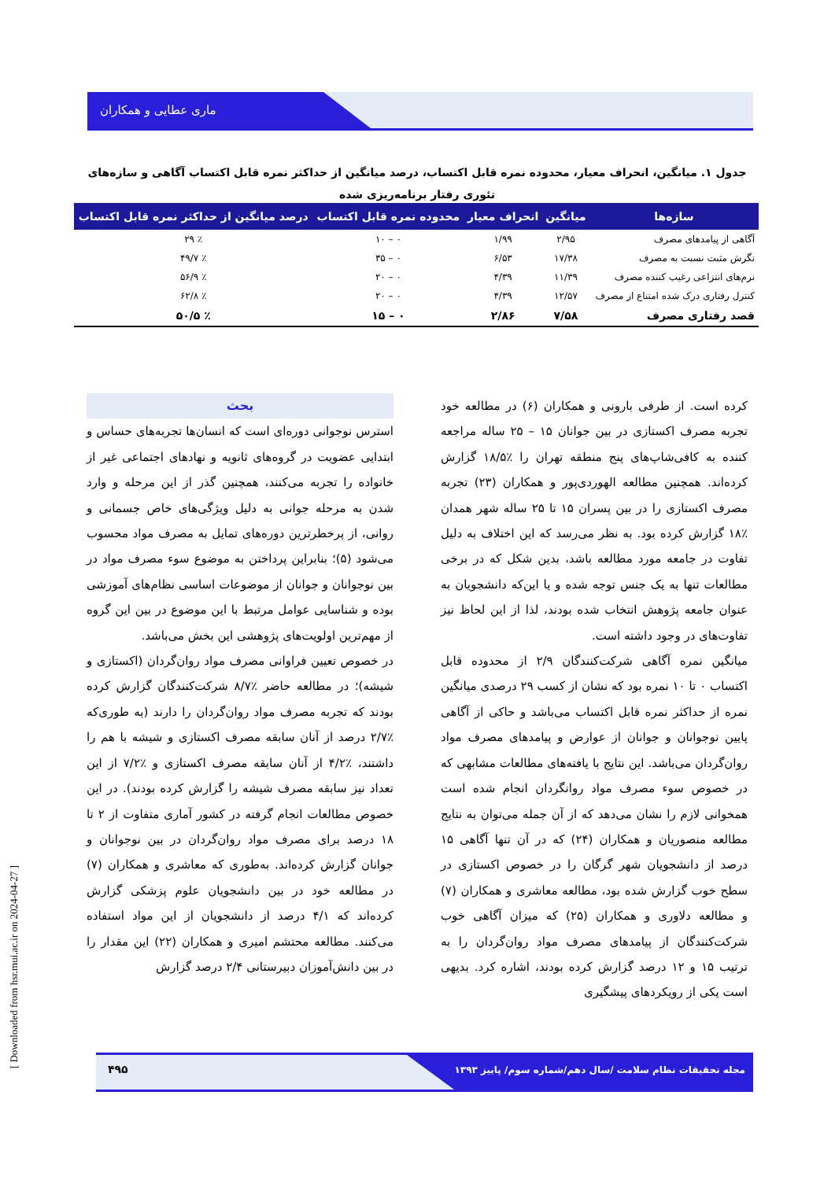ماری عطایی و همکاران
جدول ۱. میانگین، انحراف معیار، محدوده نمره قابل اکتساب، درصد میانگین از حداکثر نمره قابل اکتساب آگاهی و سازه‌های تئوری رفتار برنامه‌ریزی شده
| سازه‌ها | میانگین | انحراف معیار | محدوده نمره قابل اکتساب | درصد میانگین از حداکثر نمره قابل اکتساب |
| --- | --- | --- | --- | --- |
| آگاهی از پیامدهای مصرف | ۲/۹۵ | ۱/۹۹ | ۰ – ۱۰ | ٪ ۲۹ |
| نگرش مثبت نسبت به مصرف | ۱۷/۳۸ | ۶/۵۳ | ۰ – ۳۵ | ٪ ۴۹/۷ |
| نرم‌های انتزاعی رغیب کننده مصرف | ۱۱/۳۹ | ۴/۳۹ | ۰ – ۲۰ | ٪ ۵۶/۹ |
| کنترل رفتاری درک شده امتناع از مصرف | ۱۲/۵۷ | ۴/۳۹ | ۰ – ۲۰ | ٪ ۶۲/۸ |
| قصد رفتاری مصرف | ۷/۵۸ | ۲/۸۶ | ۰ – ۱۵ | ٪ ۵۰/۵ |
بحث
استرس نوجوانی دوره‌ای است که انسان‌ها تجربه‌های حساس و ابتدایی عضویت در گروه‌های ثانویه و نهادهای اجتماعی غیر از خانواده را تجربه می‌کنند، همچنین گذر از این مرحله و وارد شدن به مرحله جوانی به دلیل ویژگی‌های خاص جسمانی و روانی، از پرخطرترین دوره‌های تمایل به مصرف مواد محسوب می‌شود (۵)؛ بنابراین پرداختن به موضوع سوء مصرف مواد در بین نوجوانان و جوانان از موضوعات اساسی نظام‌های آموزشی بوده و شناسایی عوامل مرتبط با این موضوع در بین این گروه از مهم‌ترین اولویت‌های پژوهشی این بخش می‌باشد.
در خصوص تعیین فراوانی مصرف مواد روان‌گردان (اکستازی و شیشه)؛ در مطالعه حاضر ٪۸/۷ شرکت‌کنندگان گزارش کرده بودند که تجربه مصرف مواد روان‌گردان را دارند (به طوری‌که ٪۲/۷ درصد از آنان سابقه مصرف اکستازی و شیشه با هم را داشتند، ٪۴/۲ از آنان سابقه مصرف اکستازی و ٪۷/۲ از این تعداد نیز سابقه مصرف شیشه را گزارش کرده بودند). در این خصوص مطالعات انجام گرفته در کشور آماری متفاوت از ۲ تا ۱۸ درصد برای مصرف مواد روان‌گردان در بین نوجوانان و جوانان گزارش کرده‌اند. به‌طوری که معاشری و همکاران (۷) در مطالعه خود در بین دانشجویان علوم پزشکی گزارش کرده‌اند که ۴/۱ درصد از دانشجویان از این مواد استفاده می‌کنند. مطالعه محتشم امیری و همکاران (۲۲) این مقدار را در بین دانش‌آموزان دبیرستانی ۲/۴ درصد گزارش
کرده است. از طرفی بارونی و همکاران (۶) در مطالعه خود تجربه مصرف اکستازی در بین جوانان ۱۵ – ۲۵ ساله مراجعه کننده به کافی‌شاپ‌های پنج منطقه تهران را ٪۱۸/۵ گزارش کرده‌اند. همچنین مطالعه الهوردی‌پور و همکاران (۲۳) تجربه مصرف اکستازی را در بین پسران ۱۵ تا ۲۵ ساله شهر همدان ٪۱۸ گزارش کرده بود. به نظر می‌رسد که این اختلاف به دلیل تفاوت در جامعه مورد مطالعه باشد، بدین شکل که در برخی مطالعات تنها به یک جنس توجه شده و یا این‌که دانشجویان به عنوان جامعه پژوهش انتخاب شده بودند، لذا از این لحاظ نیز تفاوت‌های در وجود داشته است.
میانگین نمره آگاهی شرکت‌کنندگان ۲/۹ از محدوده قابل اکتساب ۰ تا ۱۰ نمره بود که نشان از کسب ۲۹ درصدی میانگین نمره از حداکثر نمره قابل اکتساب می‌باشد و حاکی از آگاهی پایین نوجوانان و جوانان از عوارض و پیامدهای مصرف مواد روان‌گردان می‌باشد. این نتایج با یافته‌های مطالعات مشابهی که در خصوص سوء مصرف مواد روانگردان انجام شده است همخوانی لازم را نشان می‌دهد که از آن جمله می‌توان به نتایج مطالعه منصوریان و همکاران (۲۴) که در آن تنها آگاهی ۱۵ درصد از دانشجویان شهر گرگان را در خصوص اکستازی در سطح خوب گزارش شده بود، مطالعه معاشری و همکاران (۷) و مطالعه دلاوری و همکاران (۲۵) که میزان آگاهی خوب شرکت‌کنندگان از پیامدهای مصرف مواد روان‌گردان را به ترتیب ۱۵ و ۱۲ درصد گزارش کرده بودند، اشاره کرد. بدیهی است یکی از رویکردهای پیشگیری
مجله تحقیقات نظام سلامت /سال دهم/شماره سوم/ پاییز ۱۳۹۳ ۴۹۵
[ Downloaded from hsr.mui.ac.ir on 2024-04-27 ]